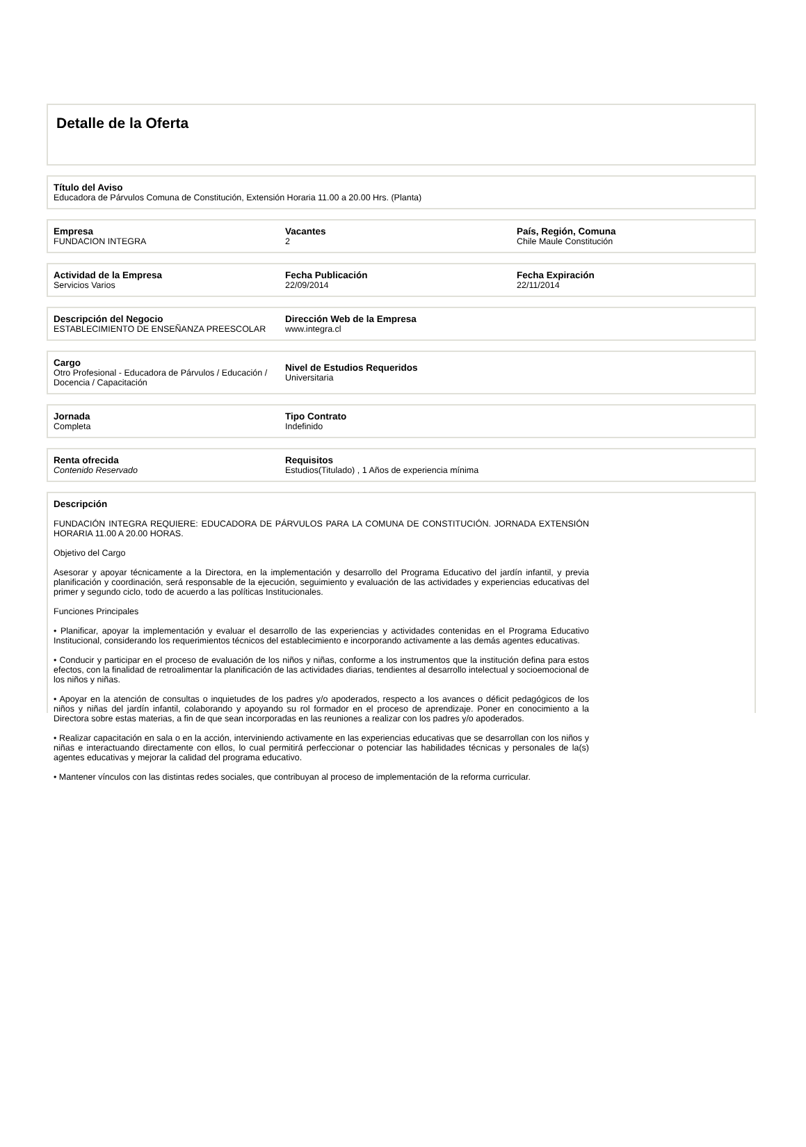Detalle de la Oferta
Título del Aviso
Educadora de Párvulos Comuna de Constitución, Extensión Horaria 11.00 a 20.00 Hrs. (Planta)
Empresa
FUNDACION INTEGRA
Vacantes
2
País, Región, Comuna
Chile Maule Constitución
Actividad de la Empresa
Servicios Varios
Fecha Publicación
22/09/2014
Fecha Expiración
22/11/2014
Descripción del Negocio
ESTABLECIMIENTO DE ENSEÑANZA PREESCOLAR
Dirección Web de la Empresa
www.integra.cl
Cargo
Otro Profesional - Educadora de Párvulos / Educación / Docencia / Capacitación
Nivel de Estudios Requeridos
Universitaria
Jornada
Completa
Tipo Contrato
Indefinido
Renta ofrecida
Contenido Reservado
Requisitos
Estudios(Titulado) , 1 Años de experiencia mínima
Descripción
FUNDACIÓN INTEGRA REQUIERE: EDUCADORA DE PÁRVULOS PARA LA COMUNA DE CONSTITUCIÓN. JORNADA EXTENSIÓN HORARIA 11.00 A 20.00 HORAS.
Objetivo del Cargo
Asesorar y apoyar técnicamente a la Directora, en la implementación y desarrollo del Programa Educativo del jardín infantil, y previa planificación y coordinación, será responsable de la ejecución, seguimiento y evaluación de las actividades y experiencias educativas del primer y segundo ciclo, todo de acuerdo a las políticas Institucionales.
Funciones Principales
• Planificar, apoyar la implementación y evaluar el desarrollo de las experiencias y actividades contenidas en el Programa Educativo Institucional, considerando los requerimientos técnicos del establecimiento e incorporando activamente a las demás agentes educativas.
• Conducir y participar en el proceso de evaluación de los niños y niñas, conforme a los instrumentos que la institución defina para estos efectos, con la finalidad de retroalimentar la planificación de las actividades diarias, tendientes al desarrollo intelectual y socioemocional de los niños y niñas.
• Apoyar en la atención de consultas o inquietudes de los padres y/o apoderados, respecto a los avances o déficit pedagógicos de los niños y niñas del jardín infantil, colaborando y apoyando su rol formador en el proceso de aprendizaje. Poner en conocimiento a la Directora sobre estas materias, a fin de que sean incorporadas en las reuniones a realizar con los padres y/o apoderados.
• Realizar capacitación en sala o en la acción, interviniendo activamente en las experiencias educativas que se desarrollan con los niños y niñas e interactuando directamente con ellos, lo cual permitirá perfeccionar o potenciar las habilidades técnicas y personales de la(s) agentes educativas y mejorar la calidad del programa educativo.
• Mantener vínculos con las distintas redes sociales, que contribuyan al proceso de implementación de la reforma curricular.